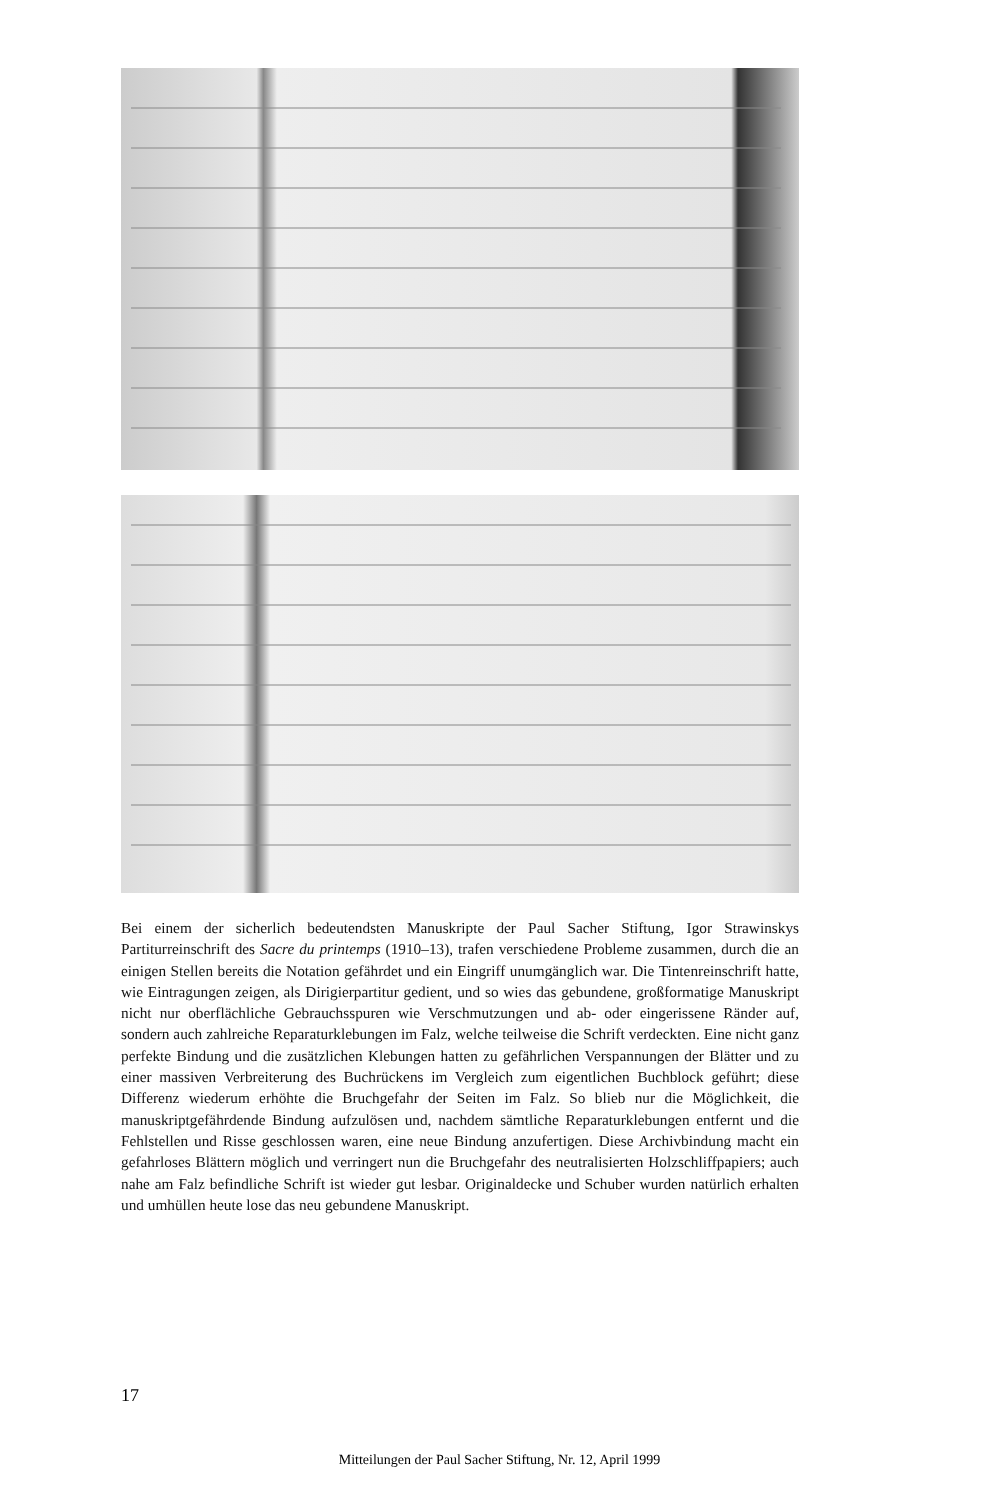Bei einem der sicherlich bedeutendsten Manuskripte der Paul Sacher Stiftung, Igor Strawinskys Partiturreinschrift des Sacre du printemps (1910–13), trafen verschiedene Probleme zusammen, durch die an einigen Stellen bereits die Notation gefährdet und ein Eingriff unumgänglich war. Die Tintenreinschrift hatte, wie Eintragungen zeigen, als Dirigierpartitur gedient, und so wies das gebundene, großformatige Manuskript nicht nur oberflächliche Gebrauchsspuren wie Verschmutzungen und ab- oder eingerissene Ränder auf, sondern auch zahlreiche Reparaturklebungen im Falz, welche teilweise die Schrift verdeckten. Eine nicht ganz perfekte Bindung und die zusätzlichen Klebungen hatten zu gefährlichen Verspannungen der Blätter und zu einer massiven Verbreiterung des Buchrückens im Vergleich zum eigentlichen Buchblock geführt; diese Differenz wiederum erhöhte die Bruchgefahr der Seiten im Falz. So blieb nur die Möglichkeit, die manuskriptgefährdende Bindung aufzulösen und, nachdem sämtliche Reparaturklebungen entfernt und die Fehlstellen und Risse geschlossen waren, eine neue Bindung anzufertigen. Diese Archivbindung macht ein gefahrloses Blättern möglich und verringert nun die Bruchgefahr des neutralisierten Holzschliffpapiers; auch nahe am Falz befindliche Schrift ist wieder gut lesbar. Originaldecke und Schuber wurden natürlich erhalten und umhüllen heute lose das neu gebundene Manuskript.
17
Mitteilungen der Paul Sacher Stiftung, Nr. 12, April 1999